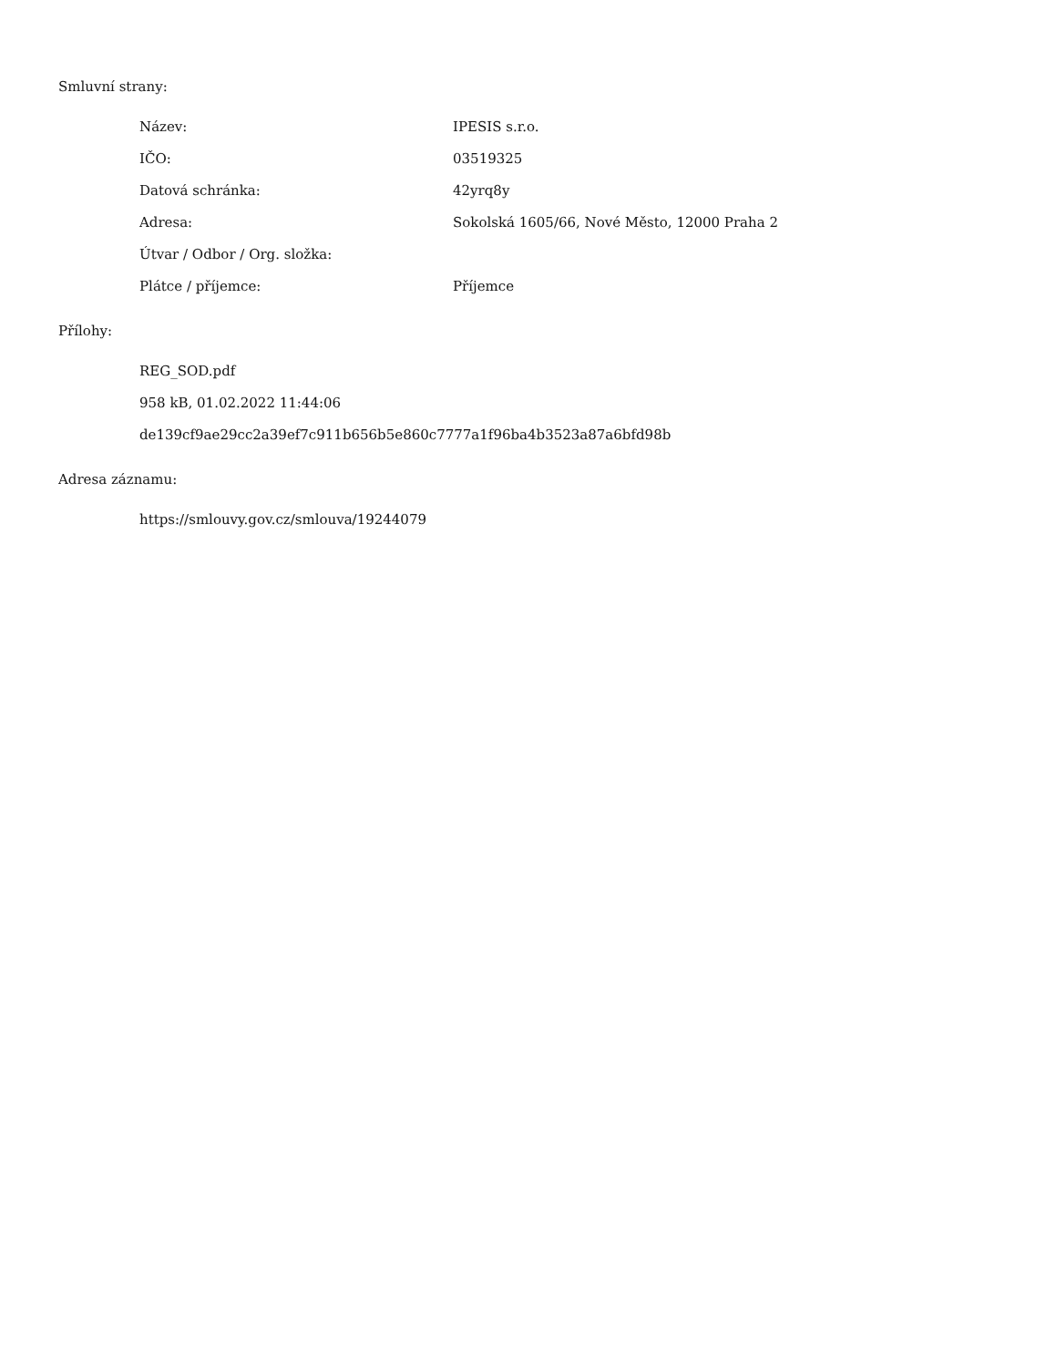Smluvní strany:
Název: IPESIS s.r.o.
IČO: 03519325
Datová schránka: 42yrq8y
Adresa: Sokolská 1605/66, Nové Město, 12000 Praha 2
Útvar / Odbor / Org. složka:
Plátce / příjemce: Příjemce
Přílohy:
REG_SOD.pdf
958 kB, 01.02.2022 11:44:06
de139cf9ae29cc2a39ef7c911b656b5e860c7777a1f96ba4b3523a87a6bfd98b
Adresa záznamu:
https://smlouvy.gov.cz/smlouva/19244079